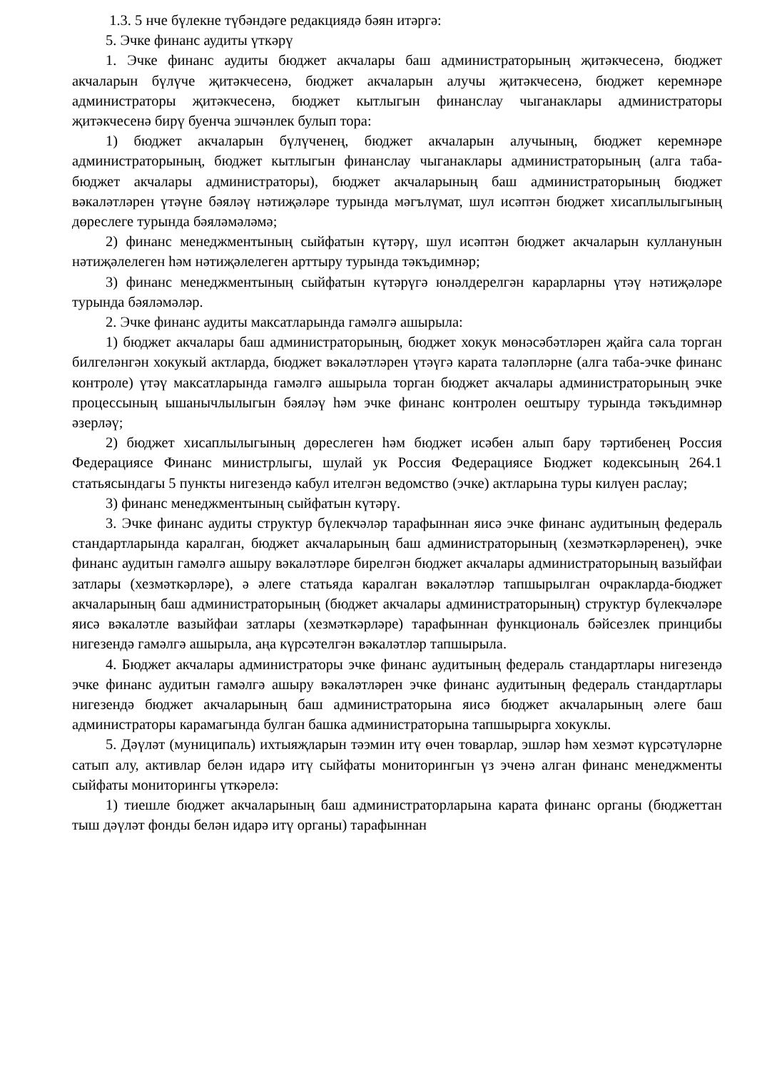1.3. 5 нче бүлекне түбәндәге редакциядә бәян итәргә:
5. Эчке финанс аудиты үткәрү
1. Эчке финанс аудиты бюджет акчалары баш администраторының җитәкчесенә, бюджет акчаларын бүлүче җитәкчесенә, бюджет акчаларын алучы җитәкчесенә, бюджет керемнәре администраторы җитәкчесенә, бюджет кытлыгын финанслау чыганаклары администраторы җитәкчесенә бирү буенча эшчәнлек булып тора:
1) бюджет акчаларын бүлүченең, бюджет акчаларын алучының, бюджет керемнәре администраторының, бюджет кытлыгын финанслау чыганаклары администраторының (алга таба-бюджет акчалары администраторы), бюджет акчаларының баш администраторының бюджет вәкаләтләрен үтәүне бәяләү нәтиҗәләре турында мәгълүмат, шул исәптән бюджет хисаплылыгының дөреслеге турында бәяләмәләмә;
2) финанс менеджментының сыйфатын күтәрү, шул исәптән бюджет акчаларын кулланунын нәтиҗәлелеген һәм нәтиҗәлелеген арттыру турында тәкъдимнәр;
3) финанс менеджментының сыйфатын күтәрүгә юнәлдерелгән карарларны үтәү нәтиҗәләре турында бәяләмәләр.
2. Эчке финанс аудиты максатларында гамәлгә ашырыла:
1) бюджет акчалары баш администраторының, бюджет хокук мөнәсәбәтләрен җайга сала торган билгеләнгән хокукый актларда, бюджет вәкаләтләрен үтәүгә карата таләпләрне (алга таба-эчке финанс контроле) үтәү максатларында гамәлгә ашырыла торган бюджет акчалары администраторының эчке процессының ышанычлылыгын бәяләү һәм эчке финанс контролен оештыру турында тәкъдимнәр әзерләү;
2) бюджет хисаплылыгының дөреслеген һәм бюджет исәбен алып бару тәртибенең Россия Федерациясе Финанс министрлыгы, шулай ук Россия Федерациясе Бюджет кодексының 264.1 статьясындагы 5 пункты нигезендә кабул ителгән ведомство (эчке) актларына туры килүен раслау;
3) финанс менеджментының сыйфатын күтәрү.
3. Эчке финанс аудиты структур бүлекчәләр тарафыннан яисә эчке финанс аудитының федераль стандартларында каралган, бюджет акчаларының баш администраторының (хезмәткәрләренең), эчке финанс аудитын гамәлгә ашыру вәкаләтләре бирелгән бюджет акчалары администраторының вазыйфаи затлары (хезмәткәрләре), ә әлеге статьяда каралган вәкаләтләр тапшырылган очракларда-бюджет акчаларының баш администраторының (бюджет акчалары администраторының) структур бүлекчәләре яисә вәкаләтле вазыйфаи затлары (хезмәткәрләре) тарафыннан функциональ бәйсезлек принцибы нигезендә гамәлгә ашырыла, аңа күрсәтелгән вәкаләтләр тапшырыла.
4. Бюджет акчалары администраторы эчке финанс аудитының федераль стандартлары нигезендә эчке финанс аудитын гамәлгә ашыру вәкаләтләрен эчке финанс аудитының федераль стандартлары нигезендә бюджет акчаларының баш администраторына яисә бюджет акчаларының әлеге баш администраторы карамагында булган башка администраторына тапшырырга хокуклы.
5. Дәүләт (муниципаль) ихтыяҗларын тәэмин итү өчен товарлар, эшләр һәм хезмәт күрсәтүләрне сатып алу, активлар белән идарә итү сыйфаты мониторингын үз эченә алган финанс менеджменты сыйфаты мониторингы үткәрелә:
1) тиешле бюджет акчаларының баш администраторларына карата финанс органы (бюджеттан тыш дәүләт фонды белән идарә итү органы) тарафыннан